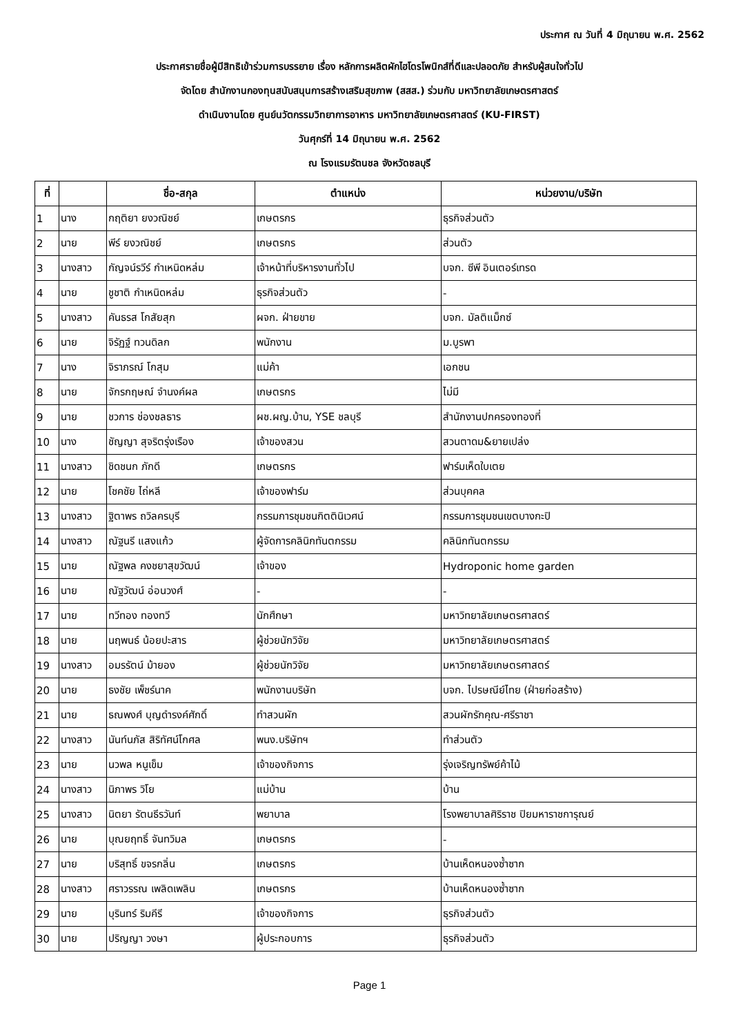ประกาศ ณ วันที่ 4 มิถุนายน พ.ศ. 2562
ประกาศรายชื่อผู้มีสิทธิเข้าร่วมการบรรยาย เรื่อง หลักการผลิตผักไฮโดรโพนิกส์ที่ดีและปลอดภัย สำหรับผู้สนใจทั่วไป
จัดโดย สำนักงานกองทุนสนับสนุนการสร้างเสริมสุขภาพ (สสส.) ร่วมกับ มหาวิทยาลัยเกษตรศาสตร์
ดำเนินงานโดย ศูนย์นวัตกรรมวิทยาการอาหาร มหาวิทยาลัยเกษตรศาสตร์ (KU-FIRST)
วันศุกร์ที่ 14 มิถุนายน พ.ศ. 2562
ณ โรงแรมรัตนชล จังหวัดชลบุรี
| ที่ | | ชื่อ-สกุล | ตำแหน่ง | หน่วยงาน/บริษัท |
| --- | --- | --- | --- | --- |
| 1 | นาง | กฤติยา ยงวณิชย์ | เกษตรกร | ธุรกิจส่วนตัว |
| 2 | นาย | พีร์ ยงวณิชย์ | เกษตรกร | ส่วนตัว |
| 3 | นางสาว | กัญจน์รวีร์ กำเหนิดหล่ม | เจ้าหน้าที่บริหารงานทั่วไป | บจก. ซีพี อินเตอร์เทรด |
| 4 | นาย | ชูชาติ กำเหนิดหล่ม | ธุรกิจส่วนตัว | - |
| 5 | นางสาว | คันธรส โกสัยสุก | ผจก. ฝ่ายขาย | บจก. มัลติแม็กซ์ |
| 6 | นาย | จิรัฏฐ์ ทวนดิลก | พนักงาน | ม.บูรพา |
| 7 | นาง | จิราภรณ์ โกสุม | แม่ค้า | เอกชน |
| 8 | นาย | จักรกฤษณ์ จำนงค์ผล | เกษตรกร | ไม่มี |
| 9 | นาย | ชวการ ช่องชลธาร | ผช.ผญ.บ้าน, YSE ชลบุรี | สำนักงานปกครองทองที่ |
| 10 | นาง | ชัญญา สุจริตรุ่งเรือง | เจ้าของสวน | สวนตาดม&ยายเปล่ง |
| 11 | นางสาว | ชิดชนก ภักดี | เกษตรกร | ฟาร์มเห็ดใบเตย |
| 12 | นาย | โชคชัย ไถ่หลี | เจ้าของฟาร์ม | ส่วนบุคคล |
| 13 | นางสาว | ฐิตาพร ถวิลครบุรี | กรรมการชุมชนกิตตินิเวศน์ | กรรมการชุมชนเขตบางกะปิ |
| 14 | นางสาว | ณัฐนรี แสงแก้ว | ผู้จัดการคลินิกทันตกรรม | คลินิกทันตกรรม |
| 15 | นาย | ณัฐพล คงชยาสุขวัฒน์ | เจ้าของ | Hydroponic home garden |
| 16 | นาย | ณัฐวัฒน์ อ่อนวงศ์ | - | - |
| 17 | นาย | ทวีทอง ทองทวี | นักศึกษา | มหาวิทยาลัยเกษตรศาสตร์ |
| 18 | นาย | นฤพนธ์ น้อยปะสาร | ผู้ช่วยนักวิจัย | มหาวิทยาลัยเกษตรศาสตร์ |
| 19 | นางสาว | อมรรัตน์ ม้ายอง | ผู้ช่วยนักวิจัย | มหาวิทยาลัยเกษตรศาสตร์ |
| 20 | นาย | ธงชัย เพ็ชร์นาค | พนักงานบริษัท | บจก. ไปรษณีย์ไทย (ฝ่ายก่อสร้าง) |
| 21 | นาย | ธณพงศ์ บุญดำรงค์ศักดิ์ | ทำสวนผัก | สวนผักรักคุณ-ศรีราชา |
| 22 | นางสาว | นันท์นภัส สิริทัศน์โกศล | พนง.บริษัทฯ | ทำส่วนตัว |
| 23 | นาย | นวพล หนูเข็ม | เจ้าของกิจการ | รุ่งเจริญทรัพย์ค้าไม้ |
| 24 | นางสาว | นิภาพร วิโย | แม่บ้าน | บ้าน |
| 25 | นางสาว | นิตยา รัตนธีรวันท์ | พยาบาล | โรงพยาบาลศิริราช ปิยมหาราชการุณย์ |
| 26 | นาย | บุณยฤทธิ์ จันทวิมล | เกษตรกร | - |
| 27 | นาย | บริสุทธิ์ ขจรกลิ่น | เกษตรกร | บ้านเห็ดหนองซ้ำซาก |
| 28 | นางสาว | ศราวรรณ เพลิดเพลิน | เกษตรกร | บ้านเห็ดหนองซ้ำซาก |
| 29 | นาย | บุรินทร์ ริมคีรี | เจ้าของกิจการ | ธุรกิจส่วนตัว |
| 30 | นาย | ปริญญา วงษา | ผู้ประกอบการ | ธุรกิจส่วนตัว |
Page 1